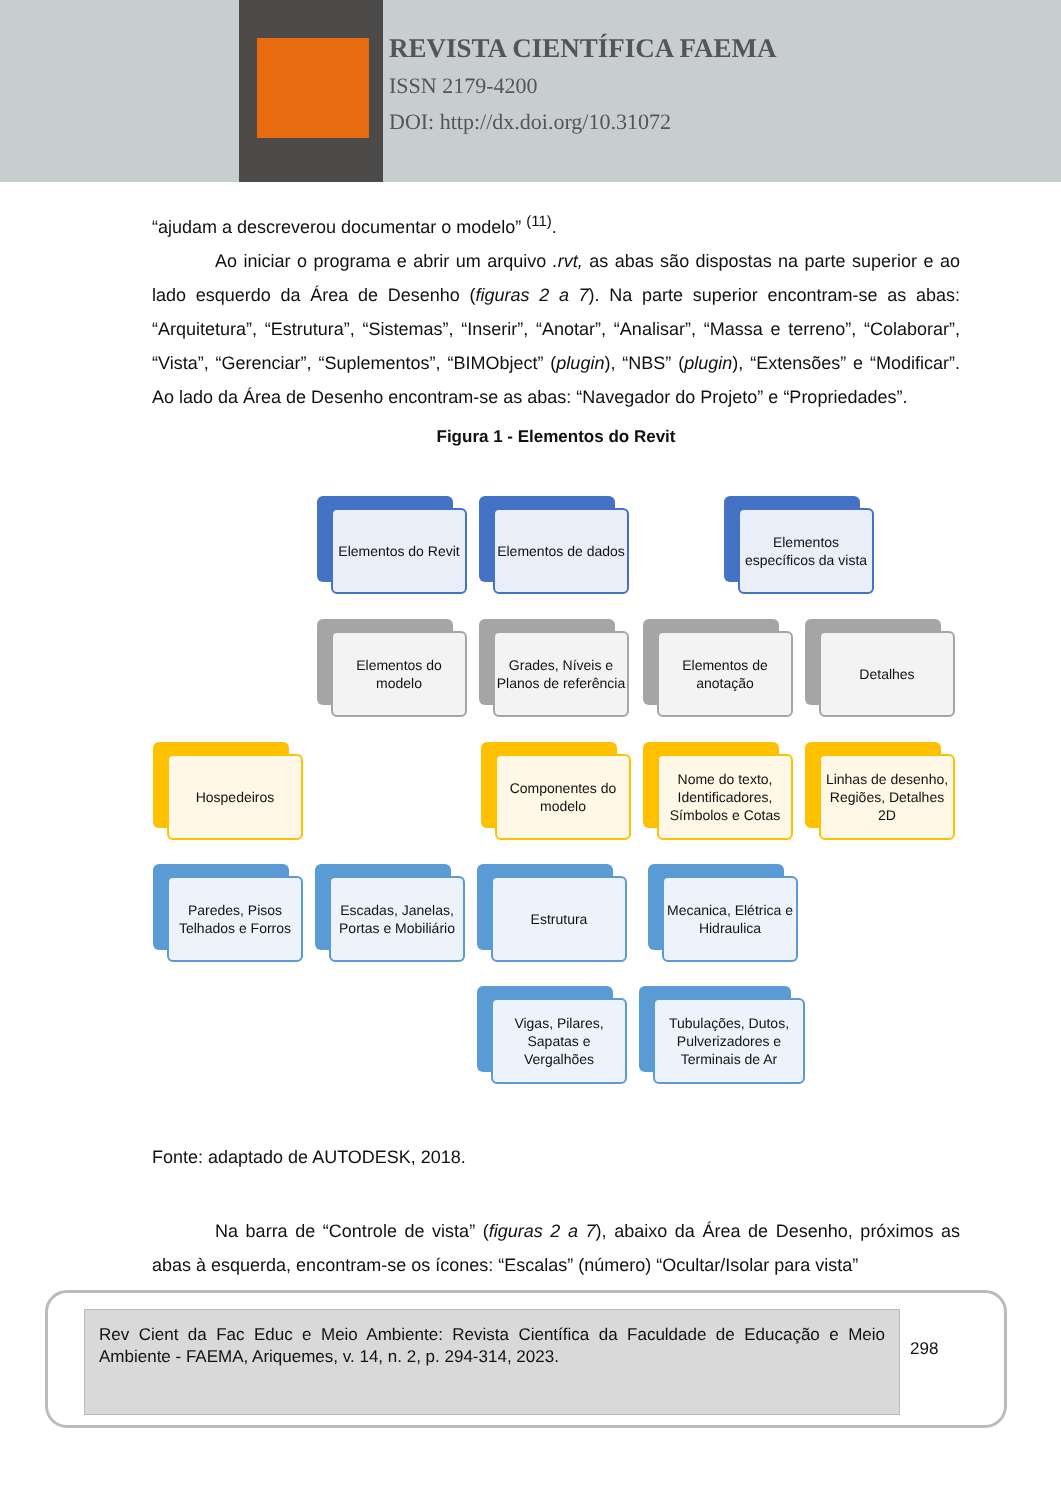REVISTA CIENTÍFICA FAEMA
ISSN 2179-4200
DOI: http://dx.doi.org/10.31072
“ajudam a descreverou documentar o modelo” <sup>(11)</sup>.
Ao iniciar o programa e abrir um arquivo .rvt, as abas são dispostas na parte superior e ao lado esquerdo da Área de Desenho (figuras 2 a 7). Na parte superior encontram-se as abas: “Arquitetura”, “Estrutura”, “Sistemas”, “Inserir”, “Anotar”, “Analisar”, “Massa e terreno”, “Colaborar”, “Vista”, “Gerenciar”, “Suplementos”, “BIMObject” (plugin), “NBS” (plugin), “Extensões” e “Modificar”. Ao lado da Área de Desenho encontram-se as abas: “Navegador do Projeto” e “Propriedades”.
Figura 1 - Elementos do Revit
Elementos do Revit
Elementos de dados
Elementos específicos da vista
Elementos do modelo
Grades, Níveis e Planos de referência
Elementos de anotação
Detalhes
Hospedeiros
Componentes do modelo
Nome do texto, Identificadores, Símbolos e Cotas
Linhas de desenho, Regiões, Detalhes 2D
Paredes, Pisos Telhados e Forros
Escadas, Janelas, Portas e Mobiliário
Estrutura
Mecanica, Elétrica e Hidraulica
Vigas, Pilares, Sapatas e Vergalhões
Tubulações, Dutos, Pulverizadores e Terminais de Ar
Fonte: adaptado de AUTODESK, 2018.
Na barra de “Controle de vista” (figuras 2 a 7), abaixo da Área de Desenho, próximos as abas à esquerda, encontram-se os ícones: “Escalas” (número) “Ocultar/Isolar para vista”
Rev Cient da Fac Educ e Meio Ambiente: Revista Científica da Faculdade de Educação e Meio Ambiente - FAEMA, Ariquemes, v. 14, n. 2, p. 294-314, 2023.
298